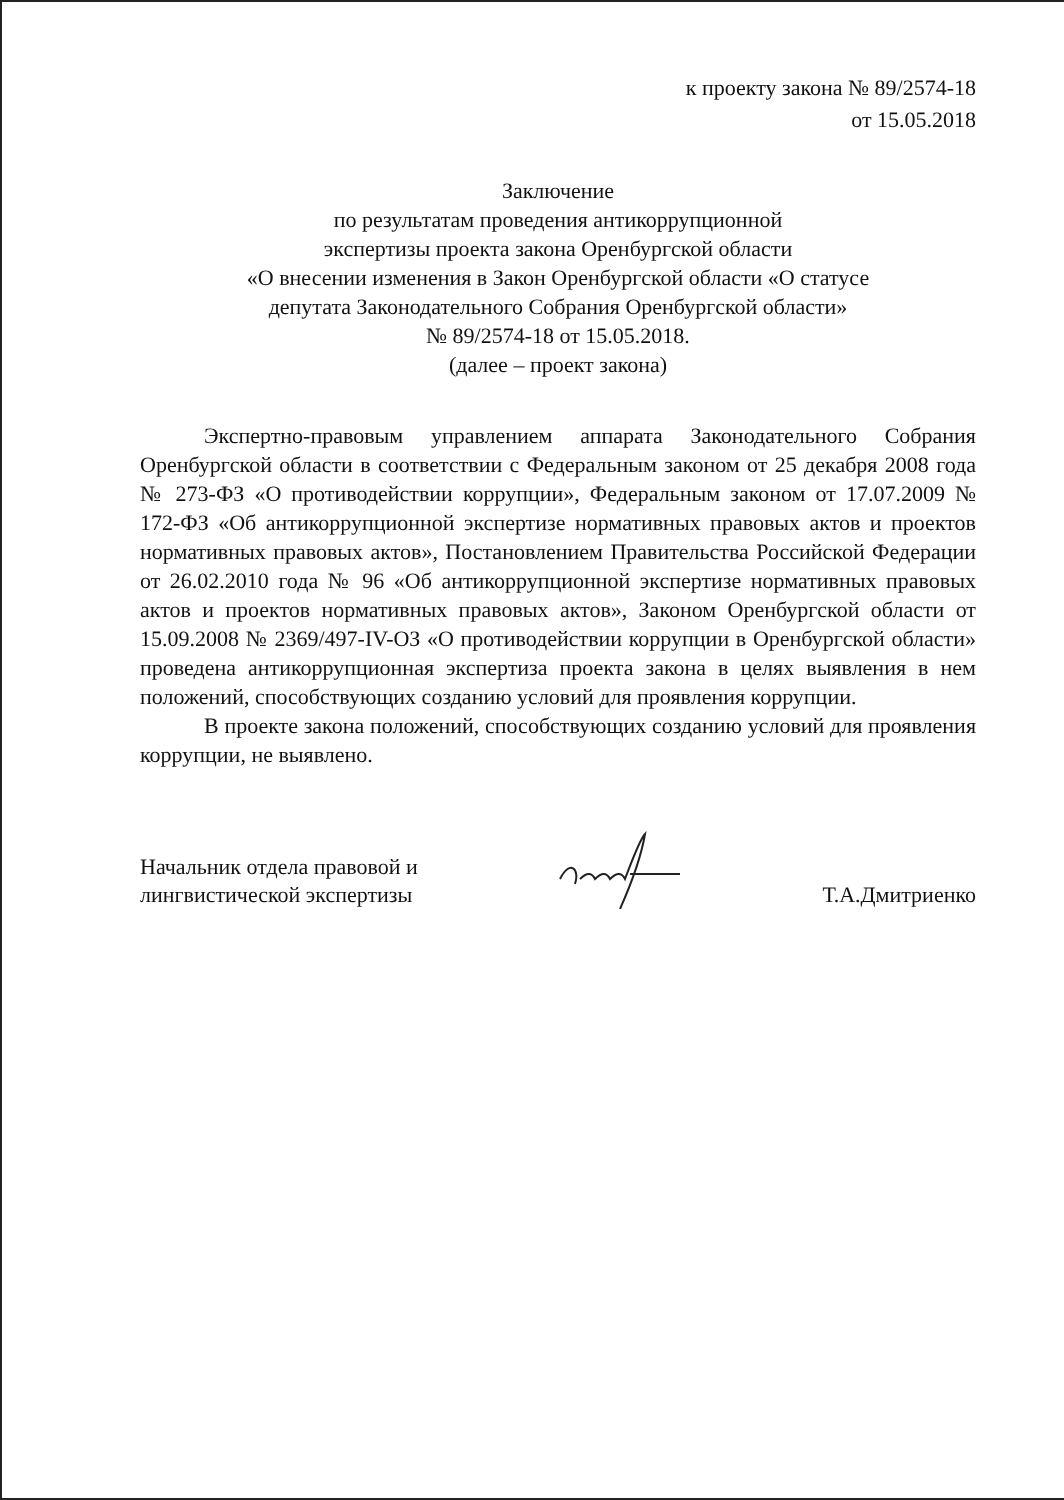к проекту закона № 89/2574-18
от 15.05.2018
Заключение
по результатам проведения антикоррупционной
экспертизы проекта закона Оренбургской области
«О внесении изменения в Закон Оренбургской области «О статусе
депутата Законодательного Собрания Оренбургской области»
№ 89/2574-18 от 15.05.2018.
(далее – проект закона)
Экспертно-правовым управлением аппарата Законодательного Собрания Оренбургской области в соответствии с Федеральным законом от 25 декабря 2008 года № 273-ФЗ «О противодействии коррупции», Федеральным законом от 17.07.2009 № 172-ФЗ «Об антикоррупционной экспертизе нормативных правовых актов и проектов нормативных правовых актов», Постановлением Правительства Российской Федерации от 26.02.2010 года № 96 «Об антикоррупционной экспертизе нормативных правовых актов и проектов нормативных правовых актов», Законом Оренбургской области от 15.09.2008 № 2369/497-IV-ОЗ «О противодействии коррупции в Оренбургской области» проведена антикоррупционная экспертиза проекта закона в целях выявления в нем положений, способствующих созданию условий для проявления коррупции.
В проекте закона положений, способствующих созданию условий для проявления коррупции, не выявлено.
Начальник отдела правовой и
лингвистической экспертизы
Т.А.Дмитриенко